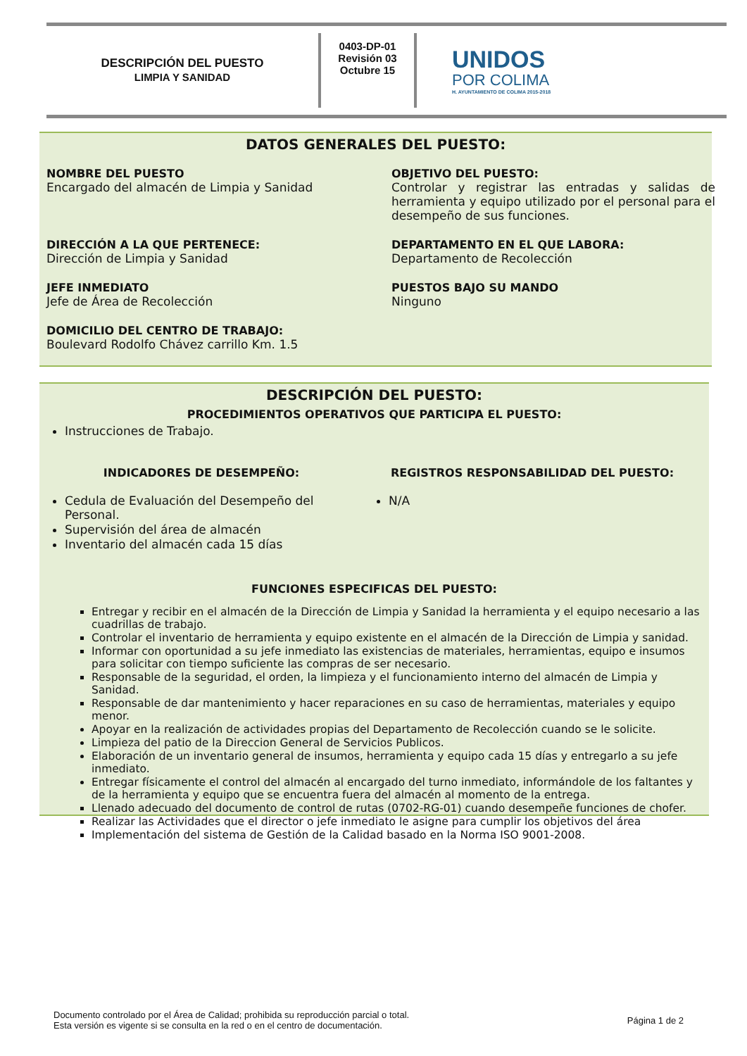DESCRIPCIÓN DEL PUESTO
LIMPIA Y SANIDAD
0403-DP-01
Revisión 03
Octubre 15
UNIDOS
POR COLIMA
H. AYUNTAMIENTO DE COLIMA 2015-2018
DATOS GENERALES DEL PUESTO:
NOMBRE DEL PUESTO
Encargado del almacén de Limpia y Sanidad
OBJETIVO DEL PUESTO:
Controlar y registrar las entradas y salidas de herramienta y equipo utilizado por el personal para el desempeño de sus funciones.
DIRECCIÓN A LA QUE PERTENECE:
Dirección de Limpia y Sanidad
DEPARTAMENTO EN EL QUE LABORA:
Departamento de Recolección
JEFE INMEDIATO
Jefe de Área de Recolección
PUESTOS BAJO SU MANDO
Ninguno
DOMICILIO DEL CENTRO DE TRABAJO:
Boulevard Rodolfo Chávez carrillo Km. 1.5
DESCRIPCIÓN DEL PUESTO:
PROCEDIMIENTOS OPERATIVOS QUE PARTICIPA EL PUESTO:
Instrucciones de Trabajo.
INDICADORES DE DESEMPEÑO:
Cedula de Evaluación del Desempeño del Personal.
Supervisión del área de almacén
Inventario del almacén cada 15 días
REGISTROS RESPONSABILIDAD DEL PUESTO:
N/A
FUNCIONES ESPECIFICAS DEL PUESTO:
Entregar y recibir en el almacén de la Dirección de Limpia y Sanidad la herramienta y el equipo necesario a las cuadrillas de trabajo.
Controlar el inventario de herramienta y equipo existente en el almacén de la Dirección de Limpia y sanidad.
Informar con oportunidad a su jefe inmediato las existencias de materiales, herramientas, equipo e insumos para solicitar con tiempo suficiente las compras de ser necesario.
Responsable de la seguridad, el orden, la limpieza y el funcionamiento interno del almacén de Limpia y Sanidad.
Responsable de dar mantenimiento y hacer reparaciones en su caso de herramientas, materiales y equipo menor.
Apoyar en la realización de actividades propias del Departamento de Recolección cuando se le solicite.
Limpieza del patio de la Direccion General de Servicios Publicos.
Elaboración de un inventario general de insumos, herramienta y equipo cada 15 días y entregarlo a su jefe inmediato.
Entregar físicamente el control del almacén al encargado del turno inmediato, informándole de los faltantes y de la herramienta y equipo que se encuentra fuera del almacén al momento de la entrega.
Llenado adecuado del documento de control de rutas (0702-RG-01) cuando desempeñe funciones de chofer.
Realizar las Actividades que el director o jefe inmediato le asigne para cumplir los objetivos del área
Implementación del sistema de Gestión de la Calidad basado en la Norma ISO 9001-2008.
Documento controlado por el Área de Calidad; prohibida su reproducción parcial o total.
Esta versión es vigente si se consulta en la red o en el centro de documentación.
Página 1 de 2